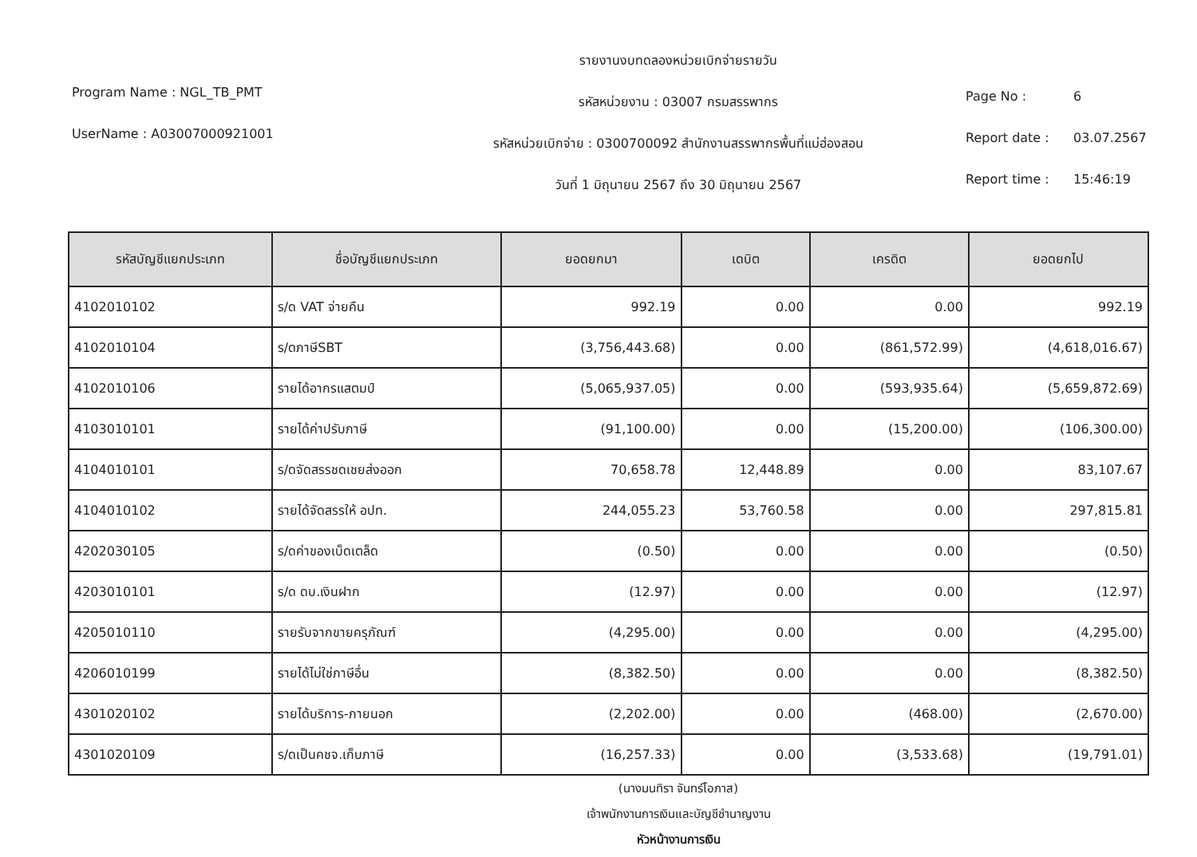Program Name : NGL_TB_PMT
UserName : A03007000921001
รายงานงบทดลองหน่วยเบิกจ่ายรายวัน
รหัสหน่วยงาน : 03007 กรมสรรพากร
รหัสหน่วยเบิกจ่าย : 0300700092 สำนักงานสรรพากรพื้นที่แม่ฮ่องสอน
วันที่ 1 มิถุนายน 2567 ถึง 30 มิถุนายน 2567
Page No : 6
Report date : 03.07.2567
Report time : 15:46:19
| รหัสบัญชีแยกประเภท | ชื่อบัญชีแยกประเภท | ยอดยกมา | เดบิต | เครดิต | ยอดยกไป |
| --- | --- | --- | --- | --- | --- |
| 4102010102 | ร/ด VAT จ่ายคืน | 992.19 | 0.00 | 0.00 | 992.19 |
| 4102010104 | ร/ดภาษีSBT | (3,756,443.68) | 0.00 | (861,572.99) | (4,618,016.67) |
| 4102010106 | รายได้อากรแสตมป์ | (5,065,937.05) | 0.00 | (593,935.64) | (5,659,872.69) |
| 4103010101 | รายได้ค่าปรับภาษี | (91,100.00) | 0.00 | (15,200.00) | (106,300.00) |
| 4104010101 | ร/ดจัดสรรชดเชยส่งออก | 70,658.78 | 12,448.89 | 0.00 | 83,107.67 |
| 4104010102 | รายได้จัดสรรให้ อปท. | 244,055.23 | 53,760.58 | 0.00 | 297,815.81 |
| 4202030105 | ร/ดค่าของเบ็ดเตล็ด | (0.50) | 0.00 | 0.00 | (0.50) |
| 4203010101 | ร/ด ดบ.เงินฝาก | (12.97) | 0.00 | 0.00 | (12.97) |
| 4205010110 | รายรับจากขายครุภัณฑ์ | (4,295.00) | 0.00 | 0.00 | (4,295.00) |
| 4206010199 | รายได้ไม่ใช่ภาษีอื่น | (8,382.50) | 0.00 | 0.00 | (8,382.50) |
| 4301020102 | รายได้บริการ-ภายนอก | (2,202.00) | 0.00 | (468.00) | (2,670.00) |
| 4301020109 | ร/ดเป็นคชจ.เก็บภาษี | (16,257.33) | 0.00 | (3,533.68) | (19,791.01) |
(นางมนทิรา จันทร์โอภาส)
เจ้าพนักงานการเงินและบัญชีชำนาญงาน
หัวหน้างานการเงิน